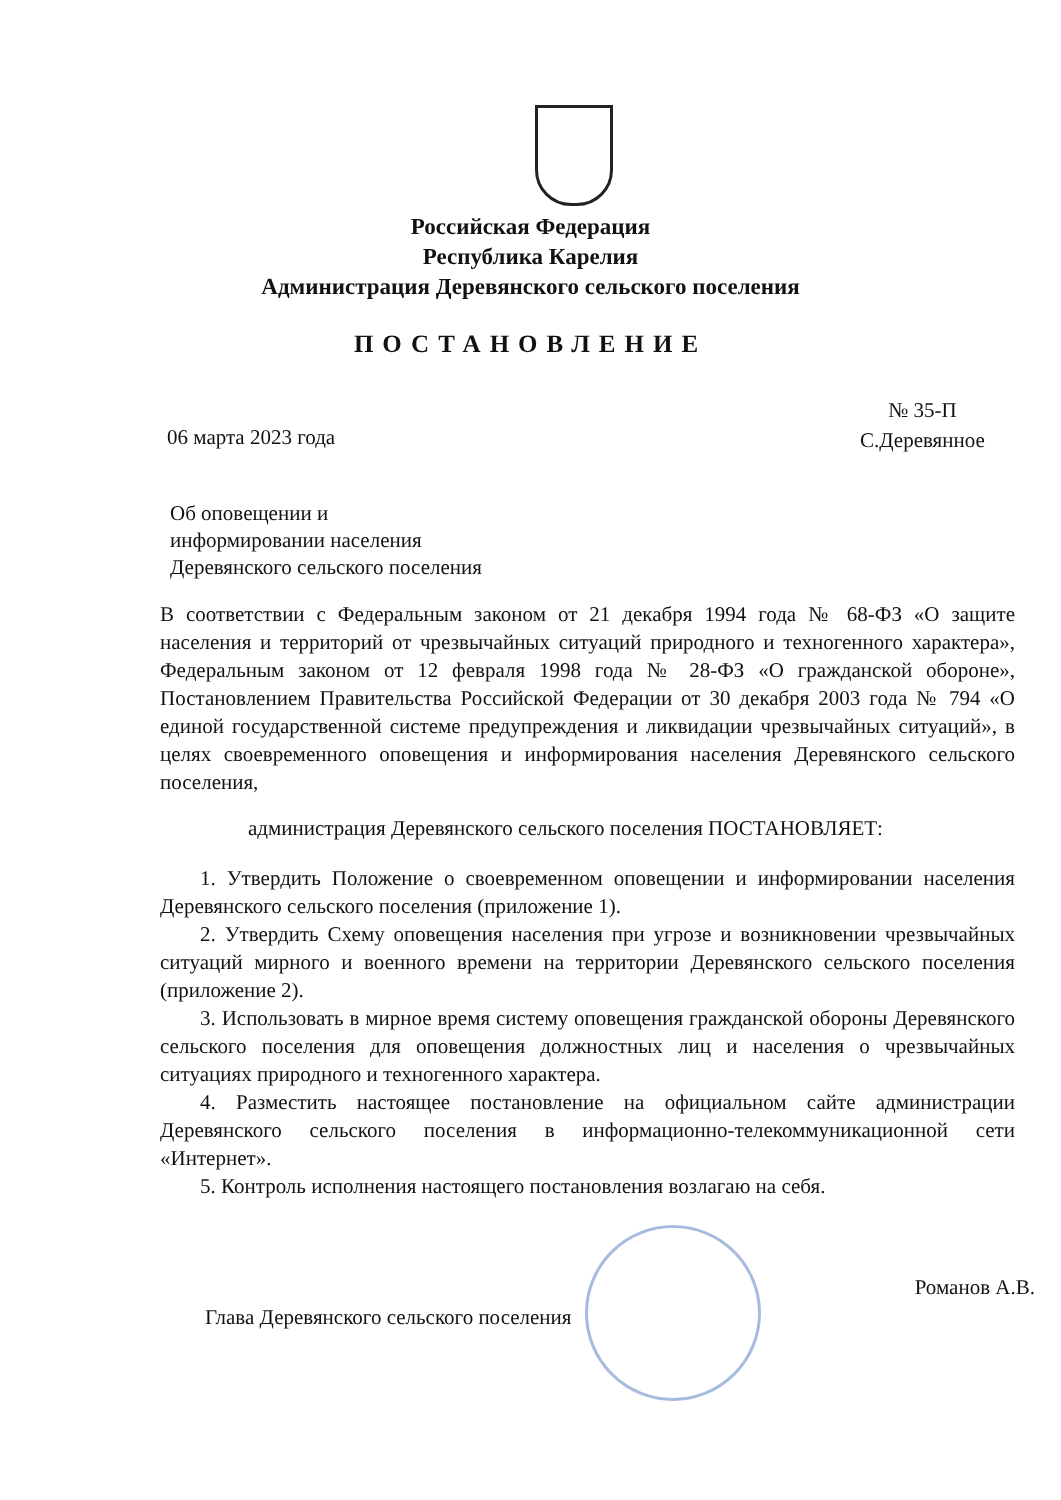Российская Федерация
Республика Карелия
Администрация Деревянского сельского поселения
ПОСТАНОВЛЕНИЕ
№ 35-П
С.Деревянное
06 марта 2023 года
Об оповещении и
информировании населения
Деревянского сельского поселения
В соответствии с Федеральным законом от 21 декабря 1994 года № 68-ФЗ «О защите населения и территорий от чрезвычайных ситуаций природного и техногенного характера», Федеральным законом от 12 февраля 1998 года № 28-ФЗ «О гражданской обороне», Постановлением Правительства Российской Федерации от 30 декабря 2003 года № 794 «О единой государственной системе предупреждения и ликвидации чрезвычайных ситуаций», в целях своевременного оповещения и информирования населения Деревянского сельского поселения,
администрация Деревянского сельского поселения ПОСТАНОВЛЯЕТ:
1. Утвердить Положение о своевременном оповещении и информировании населения Деревянского сельского поселения (приложение 1).
2. Утвердить Схему оповещения населения при угрозе и возникновении чрезвычайных ситуаций мирного и военного времени на территории Деревянского сельского поселения (приложение 2).
3. Использовать в мирное время систему оповещения гражданской обороны Деревянского сельского поселения для оповещения должностных лиц и населения о чрезвычайных ситуациях природного и техногенного характера.
4. Разместить настоящее постановление на официальном сайте администрации Деревянского сельского поселения в информационно-телекоммуникационной сети «Интернет».
5. Контроль исполнения настоящего постановления возлагаю на себя.
Глава Деревянского сельского поселения Романов А.В.